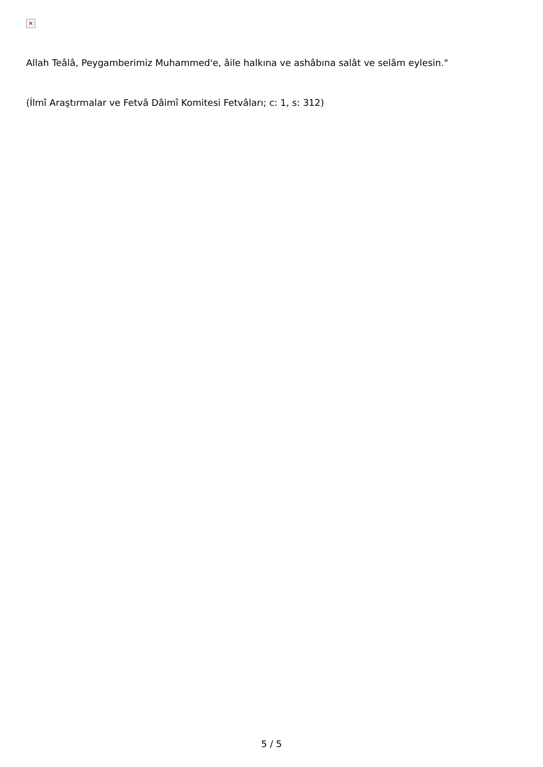×
Allah Teâlâ, Peygamberimiz Muhammed'e, âile halkına ve ashâbına salât ve selâm eylesin."
(İlmî Araştırmalar ve Fetvâ Dâimî Komitesi Fetvâları; c: 1, s: 312)
5 / 5